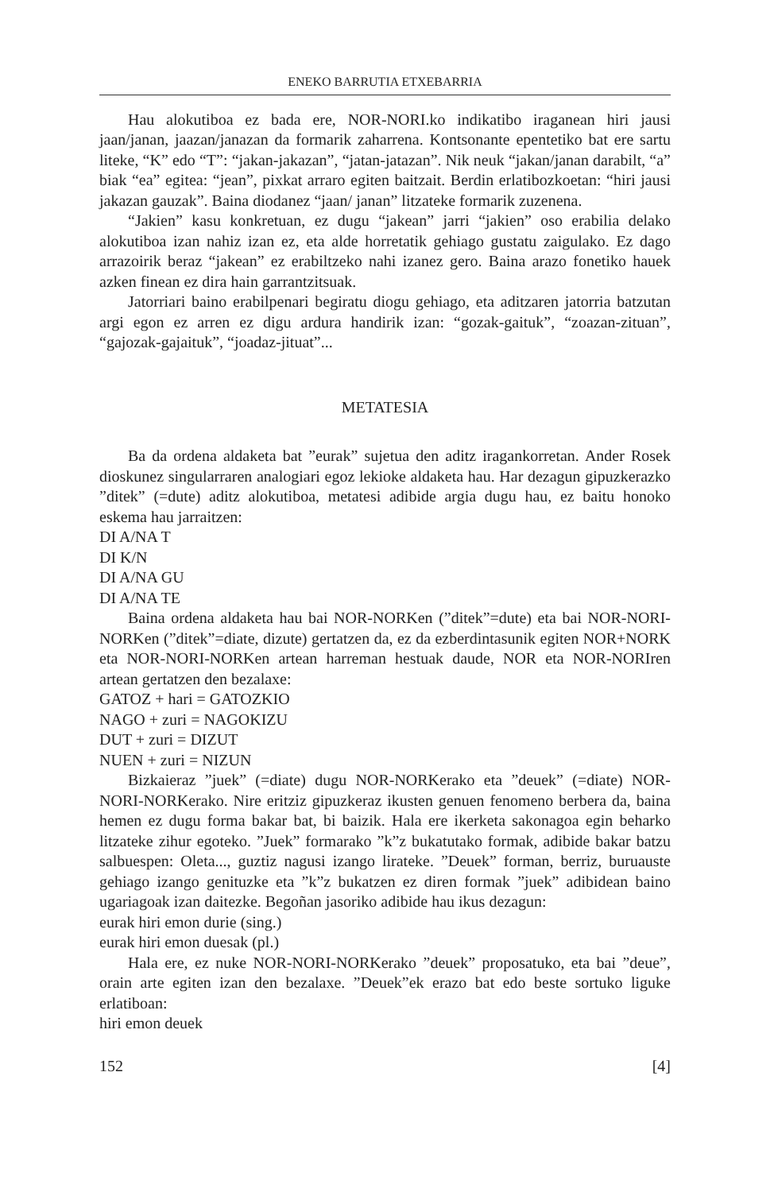ENEKO BARRUTIA ETXEBARRIA
Hau alokutiboa ez bada ere, NOR-NORI.ko indikatibo iraganean hiri jausi jaan/janan, jaazan/janazan da formarik zaharrena. Kontsonante epentetiko bat ere sartu liteke, “K” edo “T”: “jakan-jakazan”, “jatan-jatazan”. Nik neuk “jakan/janan darabilt, “a” biak “ea” egitea: “jean”, pixkat arraro egiten baitzait. Berdin erlatibozkoetan: “hiri jausi jakazan gauzak”. Baina diodanez “jaan/ janan” litzateke formarik zuzenena.
“Jakien” kasu konkretuan, ez dugu “jakean” jarri “jakien” oso erabilia delako alokutiboa izan nahiz izan ez, eta alde horretatik gehiago gustatu zaigulako. Ez dago arrazoirik beraz “jakean” ez erabiltzeko nahi izanez gero. Baina arazo fonetiko hauek azken finean ez dira hain garrantzitsuak.
Jatorriari baino erabilpenari begiratu diogu gehiago, eta aditzaren jatorria batzutan argi egon ez arren ez digu ardura handirik izan: “gozak-gaituk”, “zoazan-zituan”, “gajozak-gajaituk”, “joadaz-jituat”...
METATESIA
Ba da ordena aldaketa bat ”eurak” sujetua den aditz iragankorretan. Ander Rosek dioskunez singularraren analogiari egoz lekioke aldaketa hau. Har dezagun gipuzkerazko ”ditek” (=dute) aditz alokutiboa, metatesi adibide argia dugu hau, ez baitu honoko eskema hau jarraitzen:
DI A/NA T
DI K/N
DI A/NA GU
DI A/NA TE
Baina ordena aldaketa hau bai NOR-NORKen (”ditek”=dute) eta bai NOR-NORI-NORKen (”ditek”=diate, dizute) gertatzen da, ez da ezberdintasunik egiten NOR+NORK eta NOR-NORI-NORKen artean harreman hestuak daude, NOR eta NOR-NORIren artean gertatzen den bezalaxe:
GATOZ + hari = GATOZKIO
NAGO + zuri = NAGOKIZU
DUT + zuri = DIZUT
NUEN + zuri = NIZUN
Bizkaieraz ”juek” (=diate) dugu NOR-NORKerako eta ”deuek” (=diate) NOR-NORI-NORKerako. Nire eritziz gipuzkeraz ikusten genuen fenomeno berbera da, baina hemen ez dugu forma bakar bat, bi baizik. Hala ere ikerketa sakonagoa egin beharko litzateke zihur egoteko. ”Juek” formarako ”k”z bukatutako formak, adibide bakar batzu salbuespen: Oleta..., guztiz nagusi izango lirateke. ”Deuek” forman, berriz, buruauste gehiago izango genituzke eta ”k”z bukatzen ez diren formak ”juek” adibidean baino ugariagoak izan daitezke. Begoñan jasoriko adibide hau ikus dezagun:
eurak hiri emon durie (sing.)
eurak hiri emon duesak (pl.)
Hala ere, ez nuke NOR-NORI-NORKerako ”deuek” proposatuko, eta bai ”deue”, orain arte egiten izan den bezalaxe. ”Deuek”ek erazo bat edo beste sortuko liguke erlatiboan:
hiri emon deuek
152 [4]